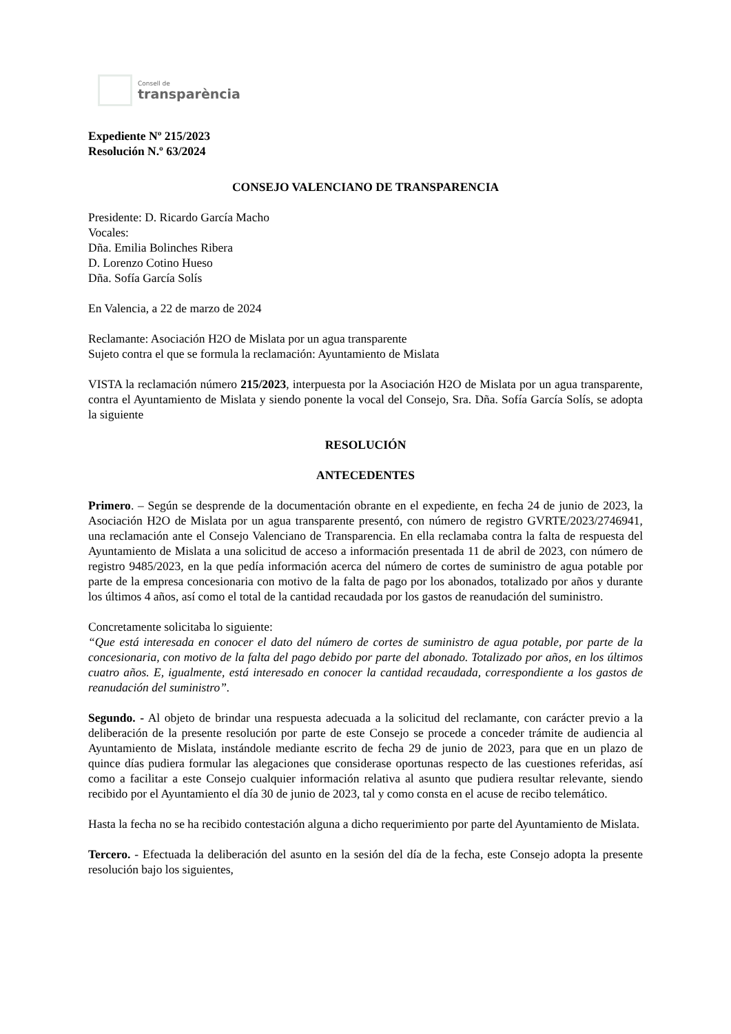Consell de
transparència
Expediente Nº 215/2023
Resolución N.º 63/2024
CONSEJO VALENCIANO DE TRANSPARENCIA
Presidente: D. Ricardo García Macho
Vocales:
Dña. Emilia Bolinches Ribera
D. Lorenzo Cotino Hueso
Dña. Sofía García Solís
En Valencia, a 22 de marzo de 2024
Reclamante: Asociación H2O de Mislata por un agua transparente
Sujeto contra el que se formula la reclamación: Ayuntamiento de Mislata
VISTA la reclamación número 215/2023, interpuesta por la Asociación H2O de Mislata por un agua transparente, contra el Ayuntamiento de Mislata y siendo ponente la vocal del Consejo, Sra. Dña. Sofía García Solís, se adopta la siguiente
RESOLUCIÓN
ANTECEDENTES
Primero. – Según se desprende de la documentación obrante en el expediente, en fecha 24 de junio de 2023, la Asociación H2O de Mislata por un agua transparente presentó, con número de registro GVRTE/2023/2746941, una reclamación ante el Consejo Valenciano de Transparencia. En ella reclamaba contra la falta de respuesta del Ayuntamiento de Mislata a una solicitud de acceso a información presentada 11 de abril de 2023, con número de registro 9485/2023, en la que pedía información acerca del número de cortes de suministro de agua potable por parte de la empresa concesionaria con motivo de la falta de pago por los abonados, totalizado por años y durante los últimos 4 años, así como el total de la cantidad recaudada por los gastos de reanudación del suministro.
Concretamente solicitaba lo siguiente:
“Que está interesada en conocer el dato del número de cortes de suministro de agua potable, por parte de la concesionaria, con motivo de la falta del pago debido por parte del abonado. Totalizado por años, en los últimos cuatro años. E, igualmente, está interesado en conocer la cantidad recaudada, correspondiente a los gastos de reanudación del suministro”.
Segundo. - Al objeto de brindar una respuesta adecuada a la solicitud del reclamante, con carácter previo a la deliberación de la presente resolución por parte de este Consejo se procede a conceder trámite de audiencia al Ayuntamiento de Mislata, instándole mediante escrito de fecha 29 de junio de 2023, para que en un plazo de quince días pudiera formular las alegaciones que considerase oportunas respecto de las cuestiones referidas, así como a facilitar a este Consejo cualquier información relativa al asunto que pudiera resultar relevante, siendo recibido por el Ayuntamiento el día 30 de junio de 2023, tal y como consta en el acuse de recibo telemático.
Hasta la fecha no se ha recibido contestación alguna a dicho requerimiento por parte del Ayuntamiento de Mislata.
Tercero. - Efectuada la deliberación del asunto en la sesión del día de la fecha, este Consejo adopta la presente resolución bajo los siguientes,